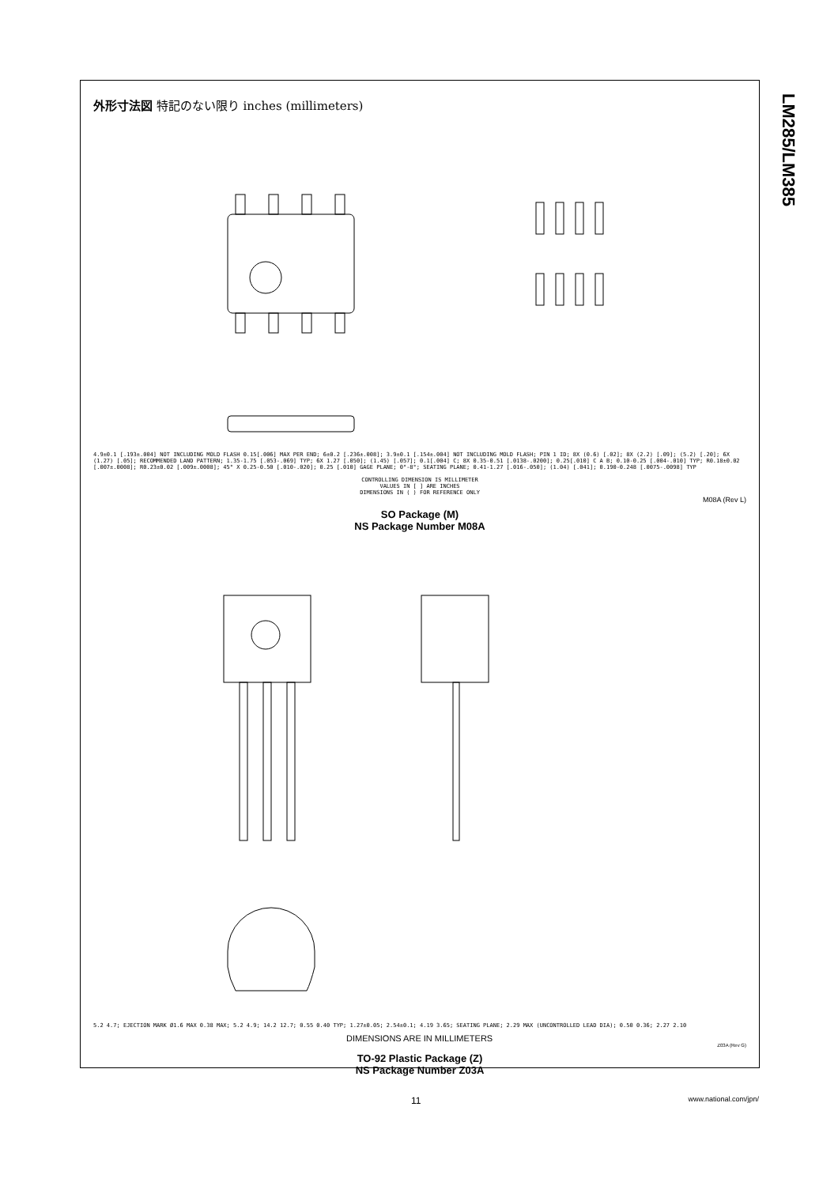LM285/LM385
外形寸法図 特記のない限り inches (millimeters)
4.9±0.1 [.193±.004] NOT INCLUDING MOLD FLASH 0.15[.006] MAX PER END; 6±0.2 [.236±.008]; 3.9±0.1 [.154±.004] NOT INCLUDING MOLD FLASH; PIN 1 ID; 8X (0.6) [.02]; 8X (2.2) [.09]; (5.2) [.20]; 6X (1.27) [.05]; RECOMMENDED LAND PATTERN; 1.35-1.75 [.053-.069] TYP; 6X 1.27 [.050]; (1.45) [.057]; 0.1[.004] C; 8X 0.35-0.51 [.0138-.0200]; 0.25[.010] C A B; 0.10-0.25 [.004-.010] TYP; R0.18±0.02 [.007±.0008]; R0.23±0.02 [.009±.0008]; 45° X 0.25-0.50 [.010-.020]; 0.25 [.010] GAGE PLANE; 0°-8°; SEATING PLANE; 0.41-1.27 [.016-.050]; (1.04) [.041]; 0.190-0.248 [.0075-.0098] TYP
CONTROLLING DIMENSION IS MILLIMETER
VALUES IN [ ] ARE INCHES
DIMENSIONS IN ( ) FOR REFERENCE ONLY
M08A (Rev L)
SO Package (M)
NS Package Number M08A
5.2 4.7; EJECTION MARK Ø1.6 MAX 0.38 MAX; 5.2 4.9; 14.2 12.7; 0.55 0.40 TYP; 1.27±0.05; 2.54±0.1; 4.19 3.65; SEATING PLANE; 2.29 MAX (UNCONTROLLED LEAD DIA); 0.50 0.36; 2.27 2.10
DIMENSIONS ARE IN MILLIMETERS
Z03A (Rev G)
TO-92 Plastic Package (Z)
NS Package Number Z03A
11 www.national.com/jpn/